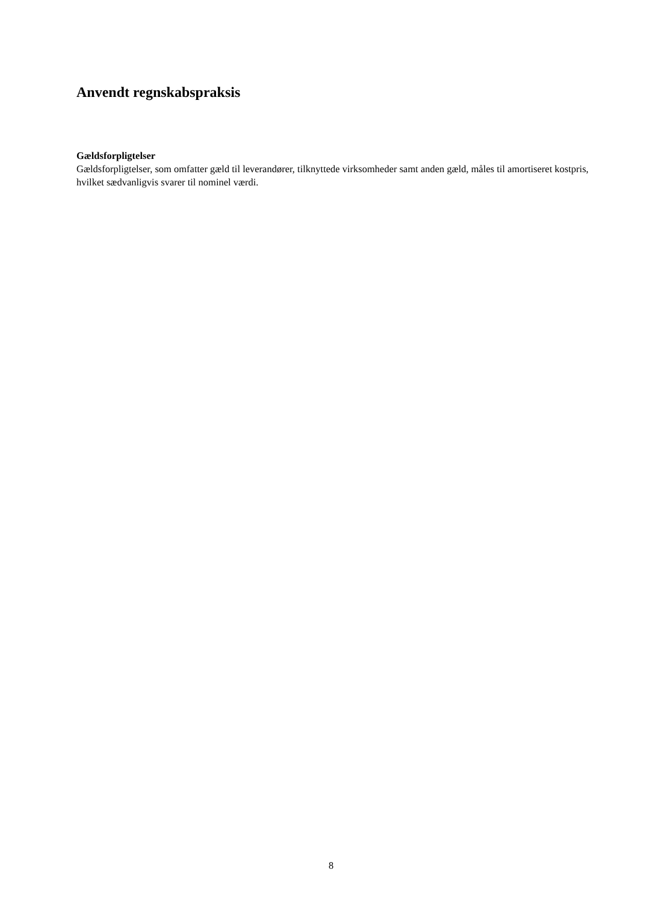Anvendt regnskabspraksis
Gældsforpligtelser
Gældsforpligtelser, som omfatter gæld til leverandører, tilknyttede virksomheder samt anden gæld, måles til amortiseret kostpris, hvilket sædvanligvis svarer til nominel værdi.
8